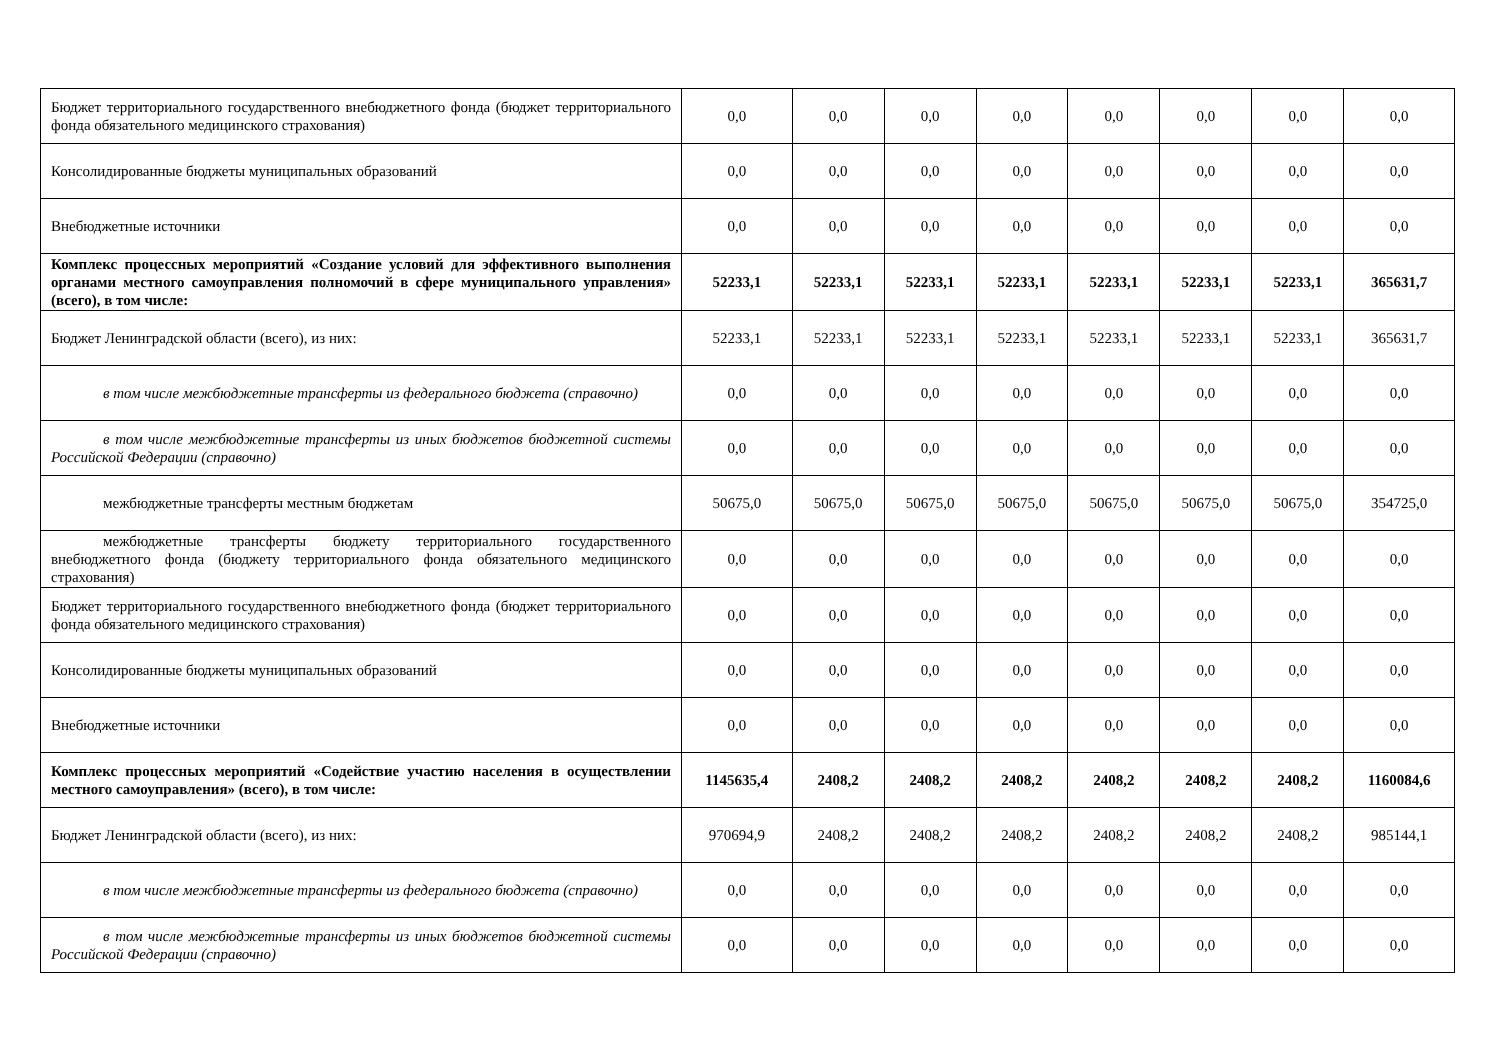| Бюджет территориального государственного внебюджетного фонда (бюджет территориального фонда обязательного медицинского страхования) | 0,0 | 0,0 | 0,0 | 0,0 | 0,0 | 0,0 | 0,0 | 0,0 |
| Консолидированные бюджеты муниципальных образований | 0,0 | 0,0 | 0,0 | 0,0 | 0,0 | 0,0 | 0,0 | 0,0 |
| Внебюджетные источники | 0,0 | 0,0 | 0,0 | 0,0 | 0,0 | 0,0 | 0,0 | 0,0 |
| Комплекс процессных мероприятий «Создание условий для эффективного выполнения органами местного самоуправления полномочий в сфере муниципального управления» (всего), в том числе: | 52233,1 | 52233,1 | 52233,1 | 52233,1 | 52233,1 | 52233,1 | 52233,1 | 365631,7 |
| Бюджет Ленинградской области (всего), из них: | 52233,1 | 52233,1 | 52233,1 | 52233,1 | 52233,1 | 52233,1 | 52233,1 | 365631,7 |
| в том числе межбюджетные трансферты из федерального бюджета (справочно) | 0,0 | 0,0 | 0,0 | 0,0 | 0,0 | 0,0 | 0,0 | 0,0 |
| в том числе межбюджетные трансферты из иных бюджетов бюджетной системы Российской Федерации (справочно) | 0,0 | 0,0 | 0,0 | 0,0 | 0,0 | 0,0 | 0,0 | 0,0 |
| межбюджетные трансферты местным бюджетам | 50675,0 | 50675,0 | 50675,0 | 50675,0 | 50675,0 | 50675,0 | 50675,0 | 354725,0 |
| межбюджетные трансферты бюджету территориального государственного внебюджетного фонда (бюджету территориального фонда обязательного медицинского страхования) | 0,0 | 0,0 | 0,0 | 0,0 | 0,0 | 0,0 | 0,0 | 0,0 |
| Бюджет территориального государственного внебюджетного фонда (бюджет территориального фонда обязательного медицинского страхования) | 0,0 | 0,0 | 0,0 | 0,0 | 0,0 | 0,0 | 0,0 | 0,0 |
| Консолидированные бюджеты муниципальных образований | 0,0 | 0,0 | 0,0 | 0,0 | 0,0 | 0,0 | 0,0 | 0,0 |
| Внебюджетные источники | 0,0 | 0,0 | 0,0 | 0,0 | 0,0 | 0,0 | 0,0 | 0,0 |
| Комплекс процессных мероприятий «Содействие участию населения в осуществлении местного самоуправления» (всего), в том числе: | 1145635,4 | 2408,2 | 2408,2 | 2408,2 | 2408,2 | 2408,2 | 2408,2 | 1160084,6 |
| Бюджет Ленинградской области (всего), из них: | 970694,9 | 2408,2 | 2408,2 | 2408,2 | 2408,2 | 2408,2 | 2408,2 | 985144,1 |
| в том числе межбюджетные трансферты из федерального бюджета (справочно) | 0,0 | 0,0 | 0,0 | 0,0 | 0,0 | 0,0 | 0,0 | 0,0 |
| в том числе межбюджетные трансферты из иных бюджетов бюджетной системы Российской Федерации (справочно) | 0,0 | 0,0 | 0,0 | 0,0 | 0,0 | 0,0 | 0,0 | 0,0 |